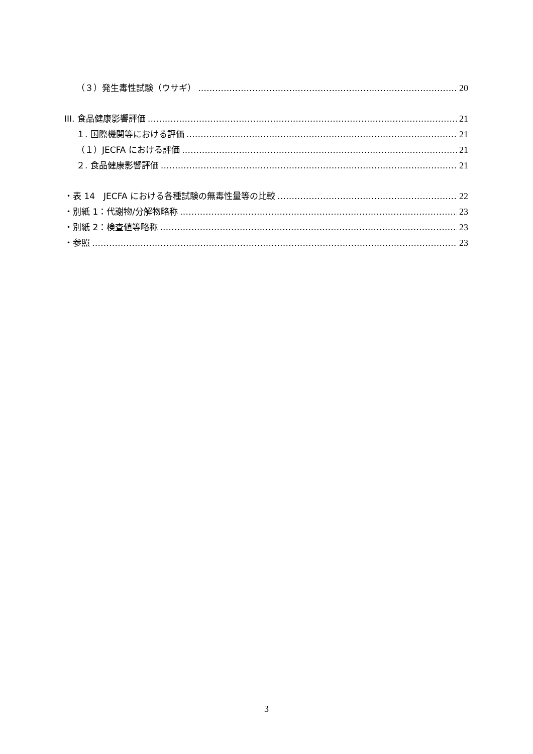（３）発生毒性試験（ウサギ） 20
III. 食品健康影響評価 21
１. 国際機関等における評価 21
（１）JECFA における評価 21
２. 食品健康影響評価 21
・表 14　JECFA における各種試験の無毒性量等の比較 22
・別紙 1：代謝物/分解物略称 23
・別紙 2：検査値等略称 23
・参照 23
3